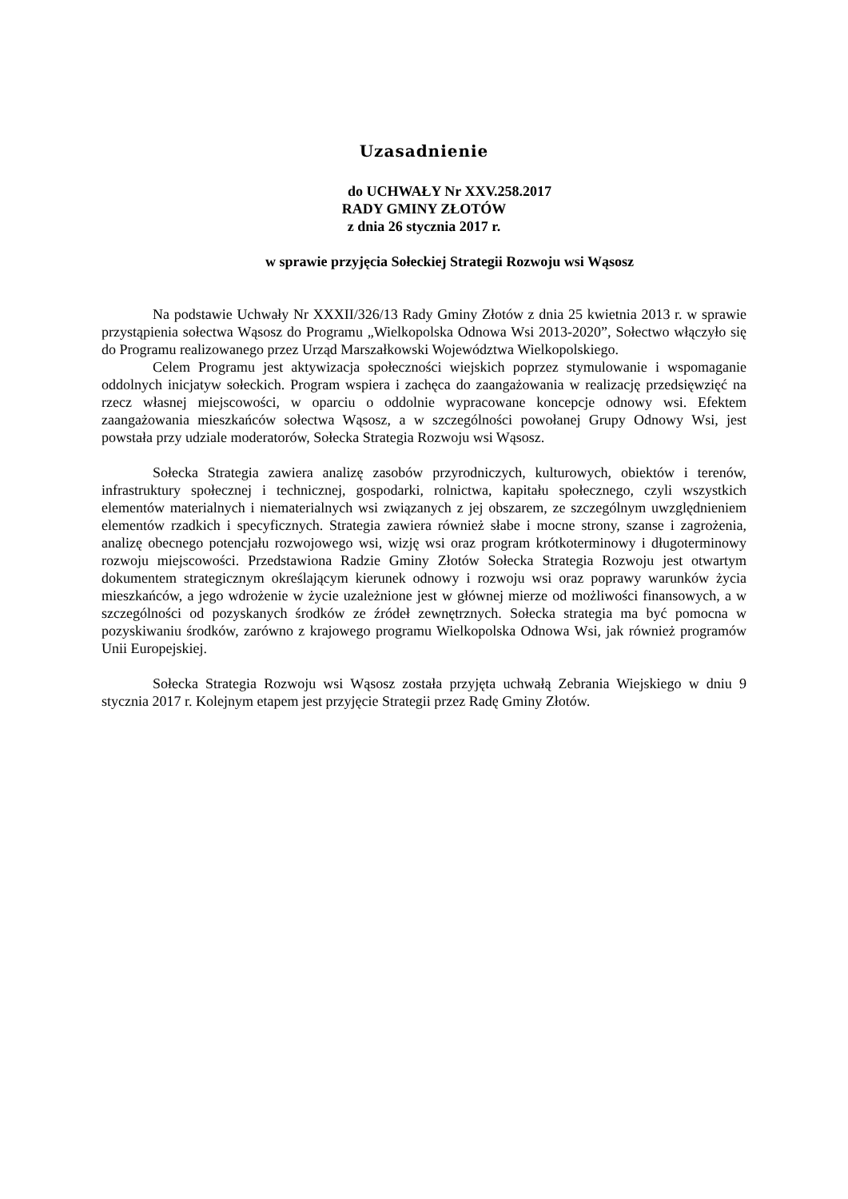Uzasadnienie
do UCHWAŁY Nr XXV.258.2017
RADY GMINY ZŁOTÓW
z dnia 26 stycznia 2017 r.
w sprawie przyjęcia Sołeckiej Strategii Rozwoju wsi Wąsosz
Na podstawie Uchwały Nr XXXII/326/13 Rady Gminy Złotów z dnia 25 kwietnia 2013 r. w sprawie przystąpienia sołectwa Wąsosz do Programu „Wielkopolska Odnowa Wsi 2013-2020”, Sołectwo włączyło się do Programu realizowanego przez Urząd Marszałkowski Województwa Wielkopolskiego.
Celem Programu jest aktywizacja społeczności wiejskich poprzez stymulowanie i wspomaganie oddolnych inicjatyw sołeckich. Program wspiera i zachęca do zaangażowania w realizację przedsięwzięć na rzecz własnej miejscowości, w oparciu o oddolnie wypracowane koncepcje odnowy wsi. Efektem zaangażowania mieszkańców sołectwa Wąsosz, a w szczególności powołanej Grupy Odnowy Wsi, jest powstała przy udziale moderatorów, Sołecka Strategia Rozwoju wsi Wąsosz.
Sołecka Strategia zawiera analizę zasobów przyrodniczych, kulturowych, obiektów i terenów, infrastruktury społecznej i technicznej, gospodarki, rolnictwa, kapitału społecznego, czyli wszystkich elementów materialnych i niematerialnych wsi związanych z jej obszarem, ze szczególnym uwzględnieniem elementów rzadkich i specyficznych. Strategia zawiera również słabe i mocne strony, szanse i zagrożenia, analizę obecnego potencjału rozwojowego wsi, wizję wsi oraz program krótkoterminowy i długoterminowy rozwoju miejscowości. Przedstawiona Radzie Gminy Złotów Sołecka Strategia Rozwoju jest otwartym dokumentem strategicznym określającym kierunek odnowy i rozwoju wsi oraz poprawy warunków życia mieszkańców, a jego wdrożenie w życie uzależnione jest w głównej mierze od możliwości finansowych, a w szczególności od pozyskanych środków ze źródeł zewnętrznych. Sołecka strategia ma być pomocna w pozyskiwaniu środków, zarówno z krajowego programu Wielkopolska Odnowa Wsi, jak również programów Unii Europejskiej.
Sołecka Strategia Rozwoju wsi Wąsosz została przyjęta uchwałą Zebrania Wiejskiego w dniu 9 stycznia 2017 r. Kolejnym etapem jest przyjęcie Strategii przez Radę Gminy Złotów.